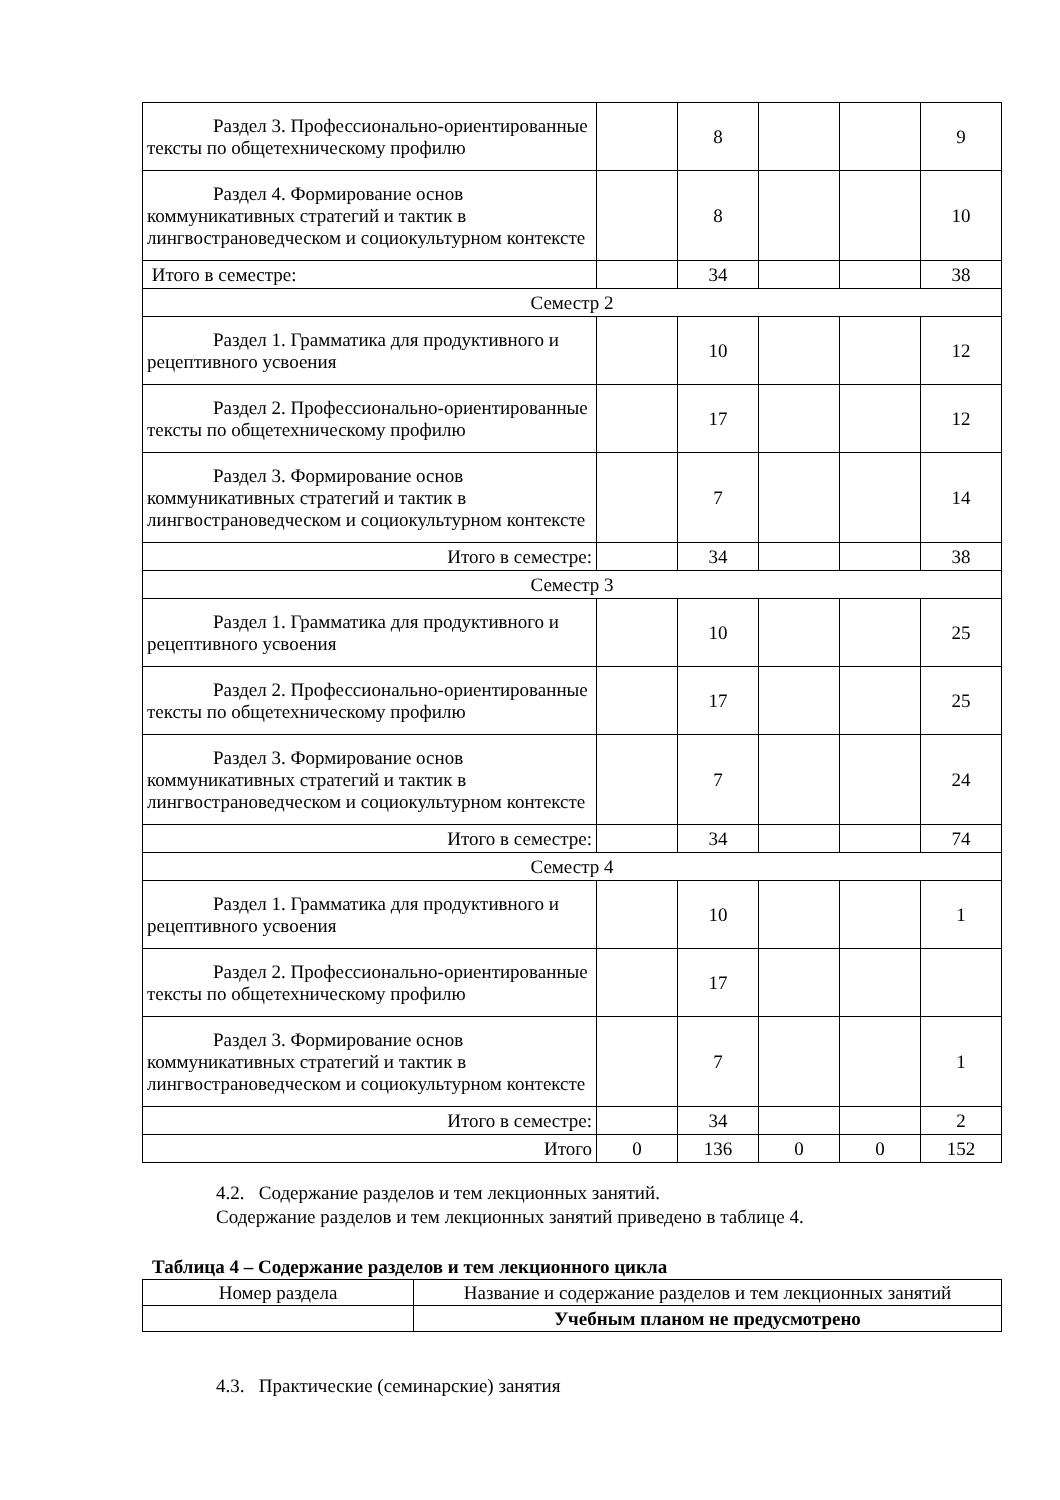| Раздел 3. Профессионально-ориентированные тексты по общетехническому профилю | | 8 | | | 9 |
| Раздел 4. Формирование основ коммуникативных стратегий и тактик в лингвострановедческом и социокультурном контексте | | 8 | | | 10 |
| Итого в семестре: | | 34 | | | 38 |
| Семестр 2 | | | | | |
| Раздел 1. Грамматика для продуктивного и рецептивного усвоения | | 10 | | | 12 |
| Раздел 2. Профессионально-ориентированные тексты по общетехническому профилю | | 17 | | | 12 |
| Раздел 3. Формирование основ коммуникативных стратегий и тактик в лингвострановедческом и социокультурном контексте | | 7 | | | 14 |
| Итого в семестре: | | 34 | | | 38 |
| Семестр 3 | | | | | |
| Раздел 1. Грамматика для продуктивного и рецептивного усвоения | | 10 | | | 25 |
| Раздел 2. Профессионально-ориентированные тексты по общетехническому профилю | | 17 | | | 25 |
| Раздел 3. Формирование основ коммуникативных стратегий и тактик в лингвострановедческом и социокультурном контексте | | 7 | | | 24 |
| Итого в семестре: | | 34 | | | 74 |
| Семестр 4 | | | | | |
| Раздел 1. Грамматика для продуктивного и рецептивного усвоения | | 10 | | | 1 |
| Раздел 2. Профессионально-ориентированные тексты по общетехническому профилю | | 17 | | | |
| Раздел 3. Формирование основ коммуникативных стратегий и тактик в лингвострановедческом и социокультурном контексте | | 7 | | | 1 |
| Итого в семестре: | | 34 | | | 2 |
| Итого | 0 | 136 | 0 | 0 | 152 |
4.2. Содержание разделов и тем лекционных занятий.
Содержание разделов и тем лекционных занятий приведено в таблице 4.
Таблица 4 – Содержание разделов и тем лекционного цикла
| Номер раздела | Название и содержание разделов и тем лекционных занятий |
| --- | --- |
| | Учебным планом не предусмотрено |
4.3. Практические (семинарские) занятия